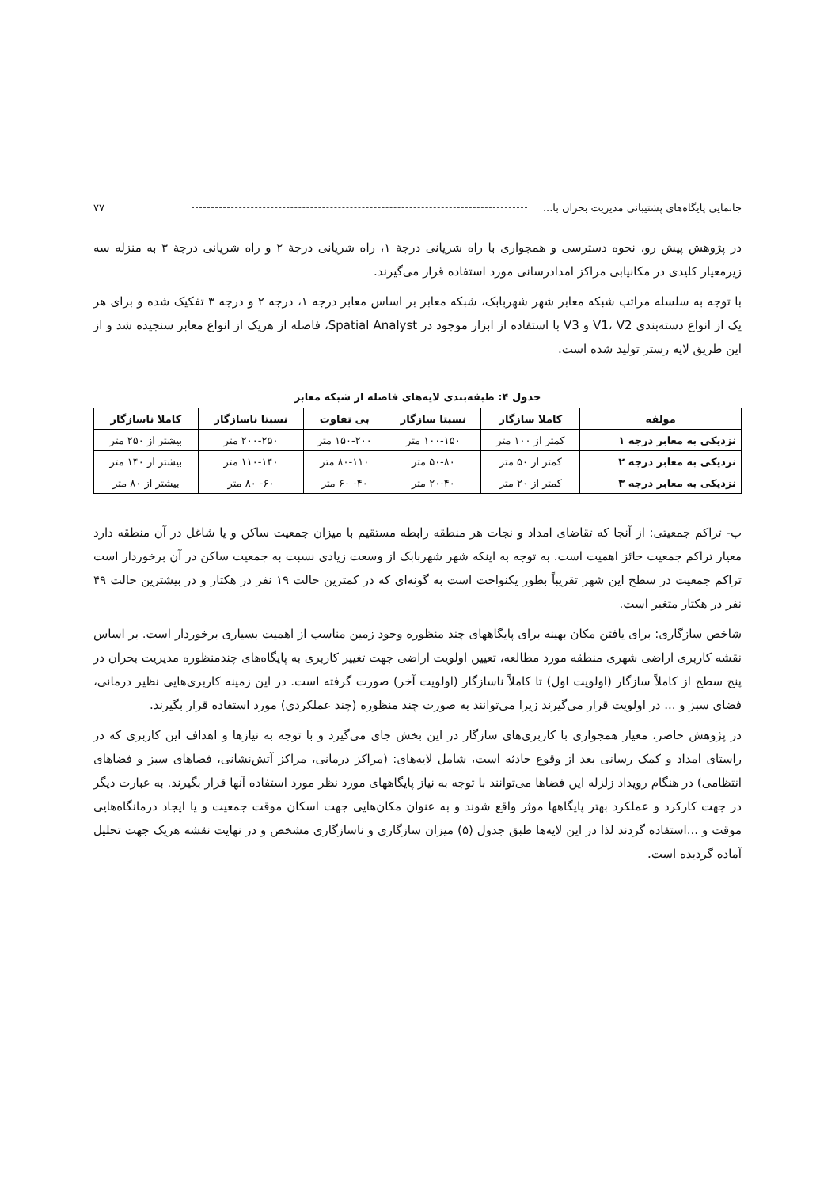جانمایی پایگاه‌های پشتیبانی مدیریت بحران با... ۷۷
در پژوهش پیش رو، نحوه دسترسی و همجواری با راه شریانی درجهٔ ۱، راه شریانی درجهٔ ۲ و راه شریانی درجهٔ ۳ به منزله سه زیرمعیار کلیدی در مکانیابی مراکز امدادرسانی مورد استفاده قرار می‌گیرند.
با توجه به سلسله مراتب شبکه معابر شهر شهربابک، شبکه معابر بر اساس معابر درجه ۱، درجه ۲ و درجه ۳ تفکیک شده و برای هر یک از انواع دسته‌بندی V1، V2 و V3 با استفاده از ابزار موجود در Spatial Analyst، فاصله از هریک از انواع معابر سنجیده شد و از این طریق لایه رستر تولید شده است.
جدول ۴: طبقه‌بندی لایه‌های فاصله از شبکه معابر
| مولفه | کاملا سازگار | نسبتا سازگار | بی تفاوت | نسبتا ناسازگار | کاملا ناسازگار |
| --- | --- | --- | --- | --- | --- |
| نزدیکی به معابر درجه ۱ | کمتر از ۱۰۰ متر | ۱۰۰-۱۵۰ متر | ۱۵۰-۲۰۰ متر | ۲۰۰-۲۵۰ متر | بیشتر از ۲۵۰ متر |
| نزدیکی به معابر درجه ۲ | کمتر از ۵۰ متر | ۵۰-۸۰ متر | ۸۰-۱۱۰ متر | ۱۱۰-۱۴۰ متر | بیشتر از ۱۴۰ متر |
| نزدیکی به معابر درجه ۳ | کمتر از ۲۰ متر | ۲۰-۴۰ متر | ۴۰- ۶۰ متر | ۶۰- ۸۰ متر | بیشتر از ۸۰ متر |
ب- تراکم جمعیتی: از آنجا که تقاضای امداد و نجات هر منطقه رابطه مستقیم با میزان جمعیت ساکن و یا شاغل در آن منطقه دارد معیار تراکم جمعیت حائز اهمیت است. به توجه به اینکه شهر شهربابک از وسعت زیادی نسبت به جمعیت ساکن در آن برخوردار است تراکم جمعیت در سطح این شهر تقریباً بطور یکنواخت است به گونه‌ای که در کمترین حالت ۱۹ نفر در هکتار و در بیشترین حالت ۴۹ نفر در هکتار متغیر است.
شاخص سازگاری: برای یافتن مکان بهینه برای پایگاههای چند منظوره وجود زمین مناسب از اهمیت بسیاری برخوردار است. بر اساس نقشه کاربری اراضی شهری منطقه مورد مطالعه، تعیین اولویت اراضی جهت تغییر کاربری به پایگاه‌های چندمنظوره مدیریت بحران در پنج سطح از کاملاً سازگار (اولویت اول) تا کاملاً ناسازگار (اولویت آخر) صورت گرفته است. در این زمینه کاربری‌هایی نظیر درمانی، فضای سبز و ... در اولویت قرار می‌گیرند زیرا می‌توانند به صورت چند منظوره (چند عملکردی) مورد استفاده قرار بگیرند.
در پژوهش حاضر، معیار همجواری با کاربری‌های سازگار در این بخش جای می‌گیرد و با توجه به نیازها و اهداف این کاربری که در راستای امداد و کمک رسانی بعد از وقوع حادثه است، شامل لایه‌های: (مراکز درمانی، مراکز آتش‌نشانی، فضاهای سبز و فضاهای انتظامی) در هنگام رویداد زلزله این فضاها می‌توانند با توجه به نیاز پایگاههای مورد نظر مورد استفاده آنها قرار بگیرند. به عبارت دیگر در جهت کارکرد و عملکرد بهتر پایگاهها موثر واقع شوند و به عنوان مکان‌هایی جهت اسکان موقت جمعیت و یا ایجاد درمانگاه‌هایی موقت و ...استفاده گردند لذا در این لایه‌ها طبق جدول (۵) میزان سازگاری و ناسازگاری مشخص و در نهایت نقشه هریک جهت تحلیل آماده گردیده است.